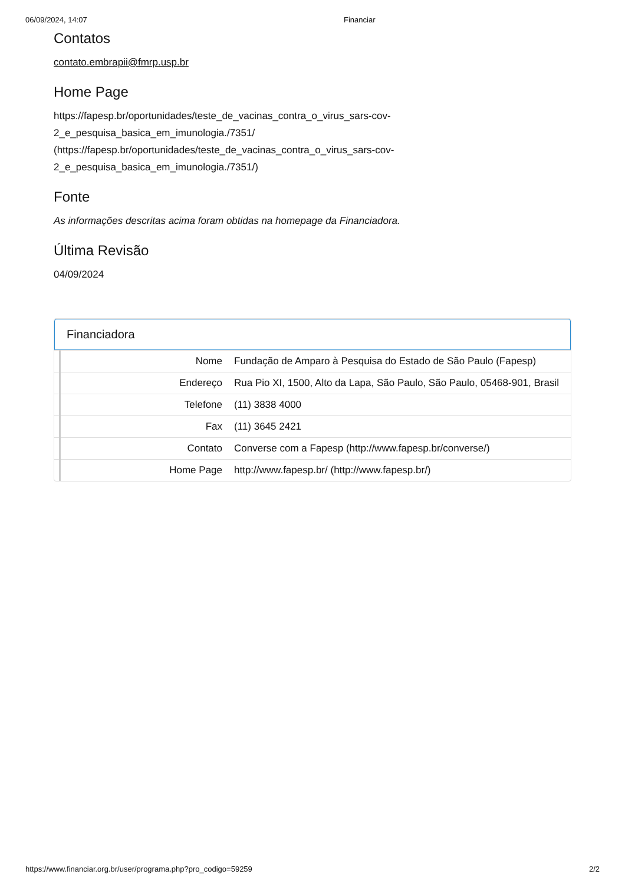06/09/2024, 14:07 Financiar
Contatos
contato.embrapii@fmrp.usp.br
Home Page
https://fapesp.br/oportunidades/teste_de_vacinas_contra_o_virus_sars-cov-2_e_pesquisa_basica_em_imunologia./7351/
(https://fapesp.br/oportunidades/teste_de_vacinas_contra_o_virus_sars-cov-2_e_pesquisa_basica_em_imunologia./7351/)
Fonte
As informações descritas acima foram obtidas na homepage da Financiadora.
Última Revisão
04/09/2024
Financiadora
| | Nome | Fundação de Amparo à Pesquisa do Estado de São Paulo (Fapesp) |
| | Endereço | Rua Pio XI, 1500, Alto da Lapa, São Paulo, São Paulo, 05468-901, Brasil |
| | Telefone | (11) 3838 4000 |
| | Fax | (11) 3645 2421 |
| | Contato | Converse com a Fapesp (http://www.fapesp.br/converse/) |
| | Home Page | http://www.fapesp.br/ (http://www.fapesp.br/) |
https://www.financiar.org.br/user/programa.php?pro_codigo=59259 2/2